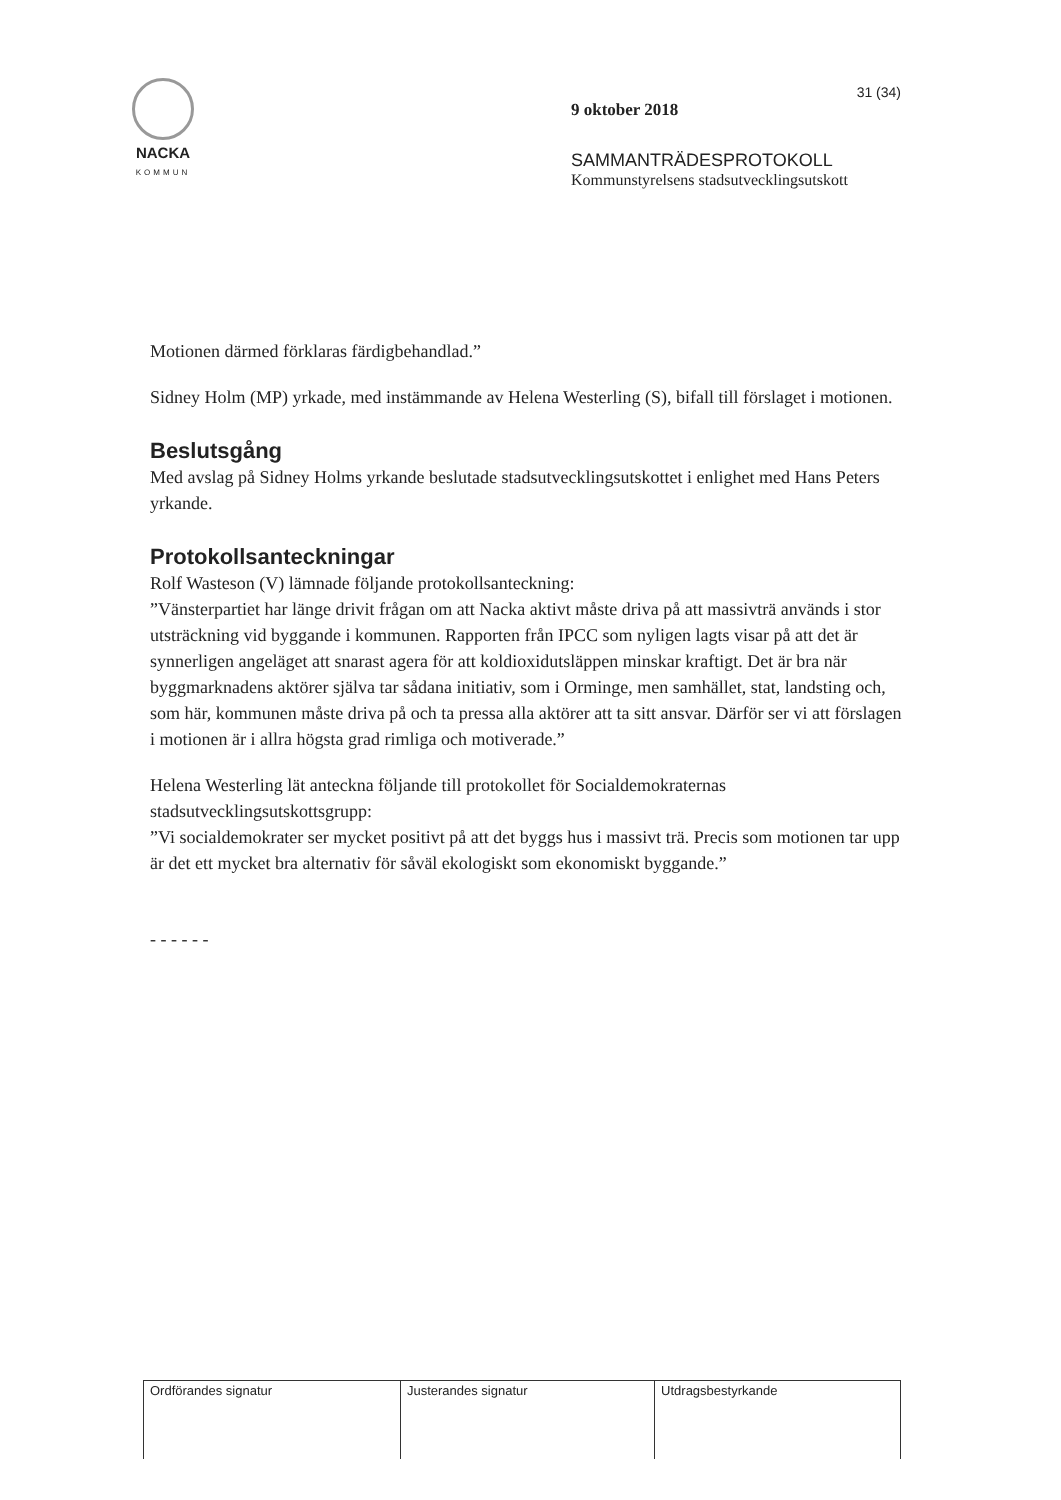NACKA
KOMMUN
31 (34)
9 oktober 2018
SAMMANTRÄDESPROTOKOLL
Kommunstyrelsens stadsutvecklingsutskott
Motionen därmed förklaras färdigbehandlad.”
Sidney Holm (MP) yrkade, med instämmande av Helena Westerling (S), bifall till förslaget i motionen.
Beslutsgång
Med avslag på Sidney Holms yrkande beslutade stadsutvecklingsutskottet i enlighet med Hans Peters yrkande.
Protokollsanteckningar
Rolf Wasteson (V) lämnade följande protokollsanteckning:
”Vänsterpartiet har länge drivit frågan om att Nacka aktivt måste driva på att massivträ används i stor utsträckning vid byggande i kommunen. Rapporten från IPCC som nyligen lagts visar på att det är synnerligen angeläget att snarast agera för att koldioxidutsläppen minskar kraftigt. Det är bra när byggmarknadens aktörer själva tar sådana initiativ, som i Orminge, men samhället, stat, landsting och, som här, kommunen måste driva på och ta pressa alla aktörer att ta sitt ansvar. Därför ser vi att förslagen i motionen är i allra högsta grad rimliga och motiverade.”
Helena Westerling lät anteckna följande till protokollet för Socialdemokraternas stadsutvecklingsutskottsgrupp:
”Vi socialdemokrater ser mycket positivt på att det byggs hus i massivt trä. Precis som motionen tar upp är det ett mycket bra alternativ för såväl ekologiskt som ekonomiskt byggande.”
- - - - - -
| Ordförandes signatur | Justerandes signatur | Utdragsbestyrkande |